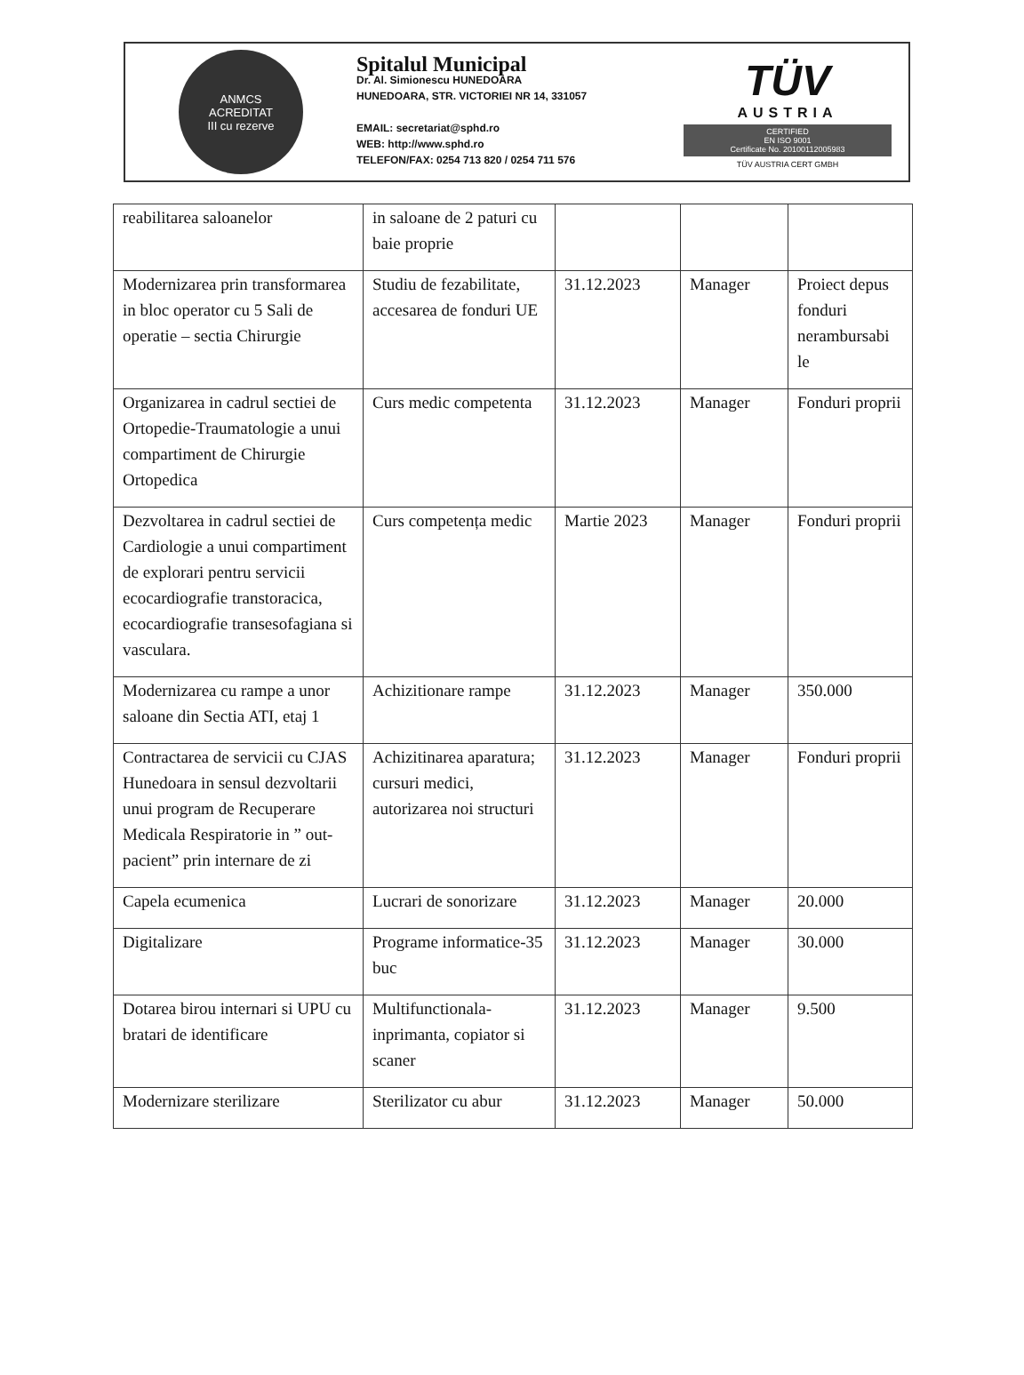ANMCS
ACREDITAT
III cu rezerve
Spitalul Municipal
Dr. Al. Simionescu HUNEDOARA
HUNEDOARA, STR. VICTORIEI NR 14, 331057
EMAIL: secretariat@sphd.ro
WEB: http://www.sphd.ro
TELEFON/FAX: 0254 713 820 / 0254 711 576
TÜV
AUSTRIA
CERTIFIED
EN ISO 9001
Certificate No. 20100112005983
TÜV AUSTRIA CERT GMBH
| reabilitarea saloanelor | in saloane de 2 paturi cu baie proprie | | | |
| Modernizarea prin transformarea in bloc operator cu 5 Sali de operatie – sectia Chirurgie | Studiu de fezabilitate, accesarea de fonduri UE | 31.12.2023 | Manager | Proiect depus fonduri nerambursabi le |
| Organizarea in cadrul sectiei de Ortopedie-Traumatologie a unui compartiment de Chirurgie Ortopedica | Curs medic competenta | 31.12.2023 | Manager | Fonduri proprii |
| Dezvoltarea in cadrul sectiei de Cardiologie a unui compartiment de explorari pentru servicii ecocardiografie transtoracica, ecocardiografie transesofagiana si vasculara. | Curs competența medic | Martie 2023 | Manager | Fonduri proprii |
| Modernizarea cu rampe a unor saloane din Sectia ATI, etaj 1 | Achizitionare rampe | 31.12.2023 | Manager | 350.000 |
| Contractarea de servicii cu CJAS Hunedoara in sensul dezvoltarii unui program de Recuperare Medicala Respiratorie in ” out-pacient” prin internare de zi | Achizitinarea aparatura; cursuri medici, autorizarea noi structuri | 31.12.2023 | Manager | Fonduri proprii |
| Capela ecumenica | Lucrari de sonorizare | 31.12.2023 | Manager | 20.000 |
| Digitalizare | Programe informatice-35 buc | 31.12.2023 | Manager | 30.000 |
| Dotarea birou internari si UPU cu bratari de identificare | Multifunctionala-inprimanta, copiator si scaner | 31.12.2023 | Manager | 9.500 |
| Modernizare sterilizare | Sterilizator cu abur | 31.12.2023 | Manager | 50.000 |